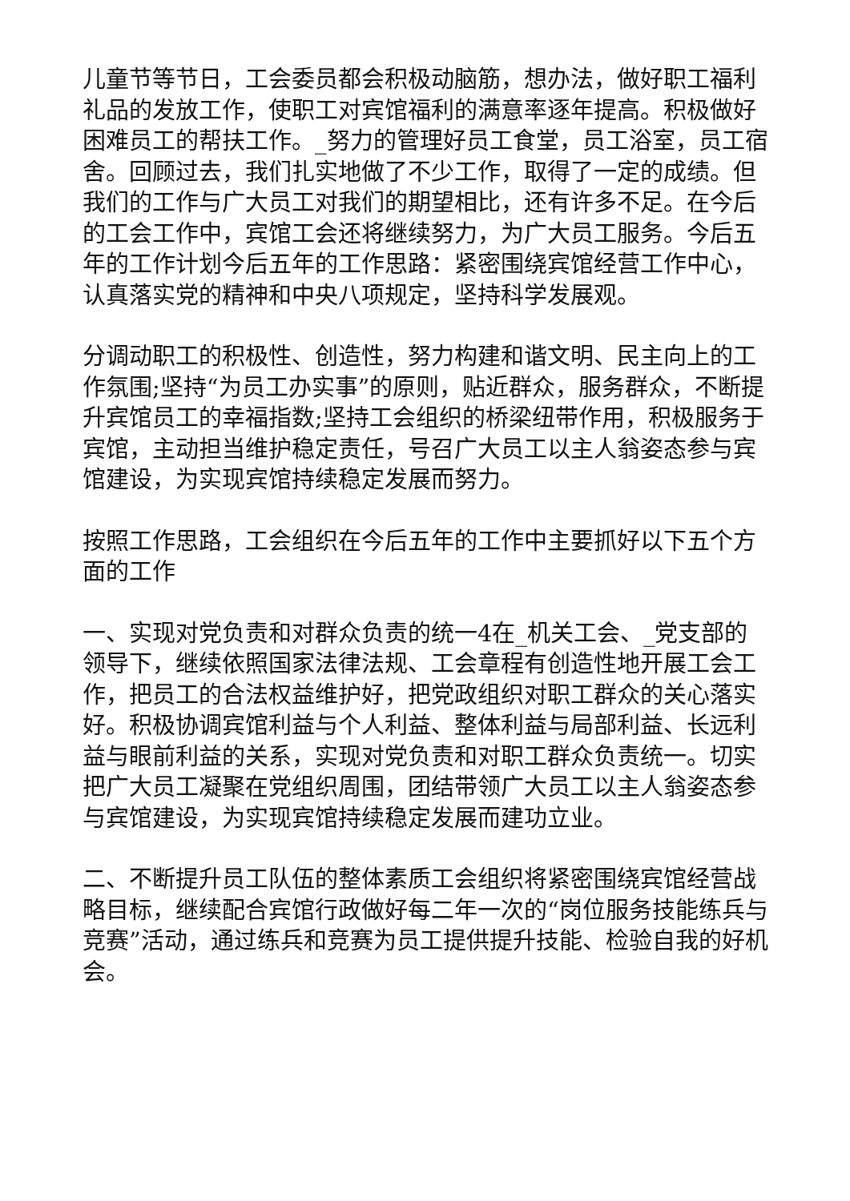儿童节等节日，工会委员都会积极动脑筋，想办法，做好职工福利礼品的发放工作，使职工对宾馆福利的满意率逐年提高。积极做好困难员工的帮扶工作。_努力的管理好员工食堂，员工浴室，员工宿舍。回顾过去，我们扎实地做了不少工作，取得了一定的成绩。但我们的工作与广大员工对我们的期望相比，还有许多不足。在今后的工会工作中，宾馆工会还将继续努力，为广大员工服务。今后五年的工作计划今后五年的工作思路：紧密围绕宾馆经营工作中心，认真落实党的精神和中央八项规定，坚持科学发展观。
分调动职工的积极性、创造性，努力构建和谐文明、民主向上的工作氛围;坚持“为员工办实事”的原则，贴近群众，服务群众，不断提升宾馆员工的幸福指数;坚持工会组织的桥梁纽带作用，积极服务于宾馆，主动担当维护稳定责任，号召广大员工以主人翁姿态参与宾馆建设，为实现宾馆持续稳定发展而努力。
按照工作思路，工会组织在今后五年的工作中主要抓好以下五个方面的工作
一、实现对党负责和对群众负责的统一4在_机关工会、_党支部的领导下，继续依照国家法律法规、工会章程有创造性地开展工会工作，把员工的合法权益维护好，把党政组织对职工群众的关心落实好。积极协调宾馆利益与个人利益、整体利益与局部利益、长远利益与眼前利益的关系，实现对党负责和对职工群众负责统一。切实把广大员工凝聚在党组织周围，团结带领广大员工以主人翁姿态参与宾馆建设，为实现宾馆持续稳定发展而建功立业。
二、不断提升员工队伍的整体素质工会组织将紧密围绕宾馆经营战略目标，继续配合宾馆行政做好每二年一次的“岗位服务技能练兵与竞赛”活动，通过练兵和竞赛为员工提供提升技能、检验自我的好机会。